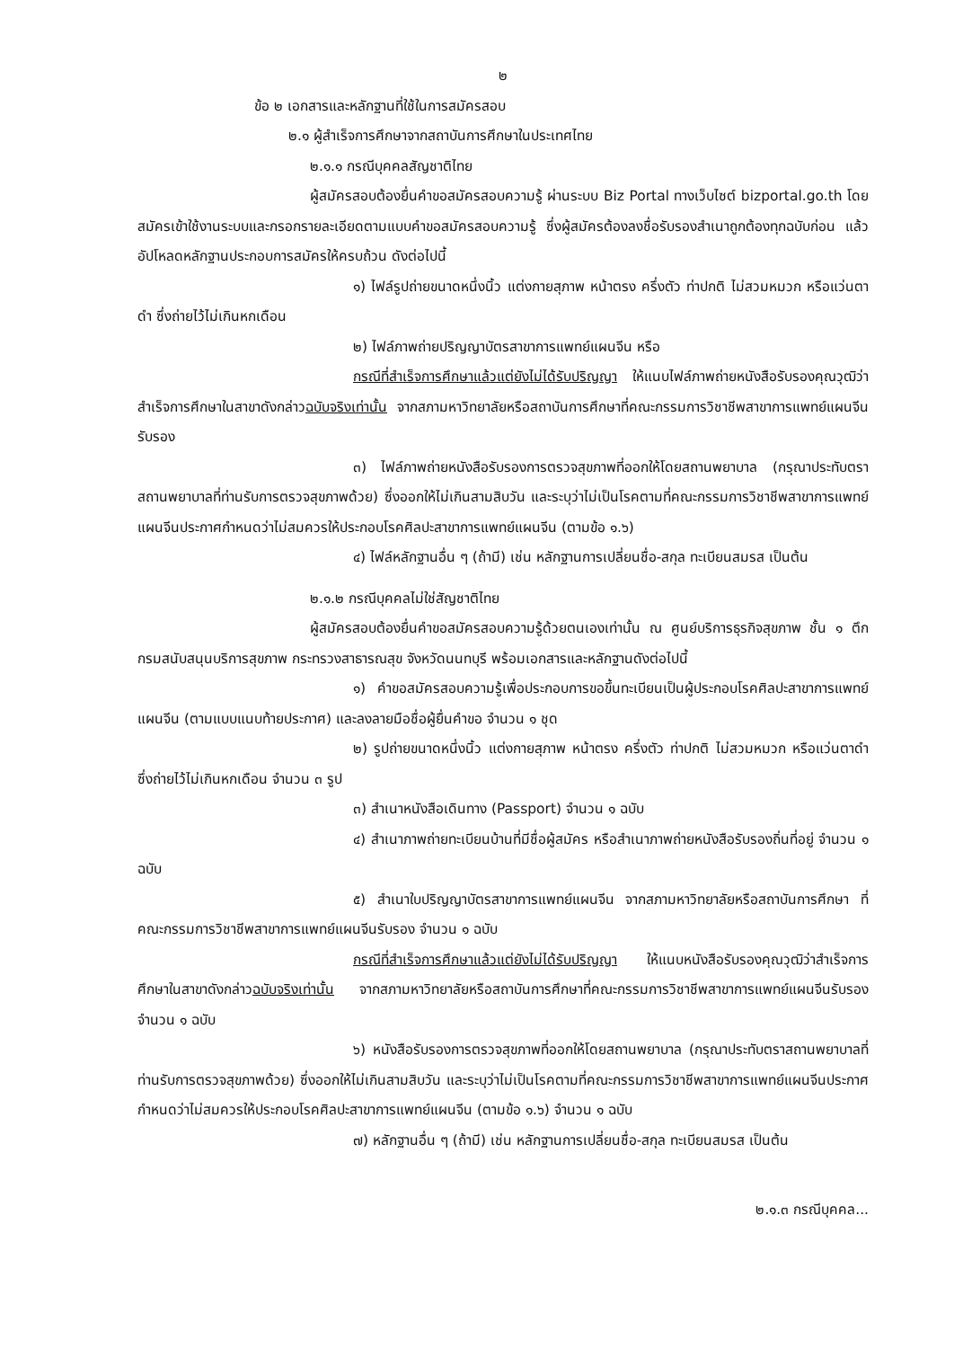๒
ข้อ ๒ เอกสารและหลักฐานที่ใช้ในการสมัครสอบ
๒.๑ ผู้สำเร็จการศึกษาจากสถาบันการศึกษาในประเทศไทย
๒.๑.๑ กรณีบุคคลสัญชาติไทย
ผู้สมัครสอบต้องยื่นคำขอสมัครสอบความรู้ ผ่านระบบ Biz Portal ทางเว็บไซต์ bizportal.go.th โดยสมัครเข้าใช้งานระบบและกรอกรายละเอียดตามแบบคำขอสมัครสอบความรู้ ซึ่งผู้สมัครต้องลงชื่อรับรองสำเนาถูกต้องทุกฉบับก่อน แล้วอัปโหลดหลักฐานประกอบการสมัครให้ครบถ้วน ดังต่อไปนี้
๑) ไฟล์รูปถ่ายขนาดหนึ่งนิ้ว แต่งกายสุภาพ หน้าตรง ครึ่งตัว ท่าปกติ ไม่สวมหมวก หรือแว่นตาดำ ซึ่งถ่ายไว้ไม่เกินหกเดือน
๒) ไฟล์ภาพถ่ายปริญญาบัตรสาขาการแพทย์แผนจีน หรือ
กรณีที่สำเร็จการศึกษาแล้วแต่ยังไม่ได้รับปริญญา ให้แนบไฟล์ภาพถ่ายหนังสือรับรองคุณวุฒิว่าสำเร็จการศึกษาในสาขาดังกล่าวฉบับจริงเท่านั้น จากสภามหาวิทยาลัยหรือสถาบันการศึกษาที่คณะกรรมการวิชาชีพสาขาการแพทย์แผนจีนรับรอง
๓) ไฟล์ภาพถ่ายหนังสือรับรองการตรวจสุขภาพที่ออกให้โดยสถานพยาบาล (กรุณาประทับตราสถานพยาบาลที่ท่านรับการตรวจสุขภาพด้วย) ซึ่งออกให้ไม่เกินสามสิบวัน และระบุว่าไม่เป็นโรคตามที่คณะกรรมการวิชาชีพสาขาการแพทย์แผนจีนประกาศกำหนดว่าไม่สมควรให้ประกอบโรคศิลปะสาขาการแพทย์แผนจีน (ตามข้อ ๑.๖)
๔) ไฟล์หลักฐานอื่น ๆ (ถ้ามี) เช่น หลักฐานการเปลี่ยนชื่อ-สกุล ทะเบียนสมรส เป็นต้น
๒.๑.๒ กรณีบุคคลไม่ใช่สัญชาติไทย
ผู้สมัครสอบต้องยื่นคำขอสมัครสอบความรู้ด้วยตนเองเท่านั้น ณ ศูนย์บริการธุรกิจสุขภาพ ชั้น ๑ ตึกกรมสนับสนุนบริการสุขภาพ กระทรวงสาธารณสุข จังหวัดนนทบุรี พร้อมเอกสารและหลักฐานดังต่อไปนี้
๑) คำขอสมัครสอบความรู้เพื่อประกอบการขอขึ้นทะเบียนเป็นผู้ประกอบโรคศิลปะสาขาการแพทย์แผนจีน (ตามแบบแนบท้ายประกาศ) และลงลายมือชื่อผู้ยื่นคำขอ จำนวน ๑ ชุด
๒) รูปถ่ายขนาดหนึ่งนิ้ว แต่งกายสุภาพ หน้าตรง ครึ่งตัว ท่าปกติ ไม่สวมหมวก หรือแว่นตาดำ ซึ่งถ่ายไว้ไม่เกินหกเดือน จำนวน ๓ รูป
๓) สำเนาหนังสือเดินทาง (Passport) จำนวน ๑ ฉบับ
๔) สำเนาภาพถ่ายทะเบียนบ้านที่มีชื่อผู้สมัคร หรือสำเนาภาพถ่ายหนังสือรับรองถิ่นที่อยู่ จำนวน ๑ ฉบับ
๕) สำเนาใบปริญญาบัตรสาขาการแพทย์แผนจีน จากสภามหาวิทยาลัยหรือสถาบันการศึกษา ที่คณะกรรมการวิชาชีพสาขาการแพทย์แผนจีนรับรอง จำนวน ๑ ฉบับ
กรณีที่สำเร็จการศึกษาแล้วแต่ยังไม่ได้รับปริญญา ให้แนบหนังสือรับรองคุณวุฒิว่าสำเร็จการศึกษาในสาขาดังกล่าวฉบับจริงเท่านั้น จากสภามหาวิทยาลัยหรือสถาบันการศึกษาที่คณะกรรมการวิชาชีพสาขาการแพทย์แผนจีนรับรอง จำนวน ๑ ฉบับ
๖) หนังสือรับรองการตรวจสุขภาพที่ออกให้โดยสถานพยาบาล (กรุณาประทับตราสถานพยาบาลที่ท่านรับการตรวจสุขภาพด้วย) ซึ่งออกให้ไม่เกินสามสิบวัน และระบุว่าไม่เป็นโรคตามที่คณะกรรมการวิชาชีพสาขาการแพทย์แผนจีนประกาศกำหนดว่าไม่สมควรให้ประกอบโรคศิลปะสาขาการแพทย์แผนจีน (ตามข้อ ๑.๖) จำนวน ๑ ฉบับ
๗) หลักฐานอื่น ๆ (ถ้ามี) เช่น หลักฐานการเปลี่ยนชื่อ-สกุล ทะเบียนสมรส เป็นต้น
๒.๑.๓ กรณีบุคคล...